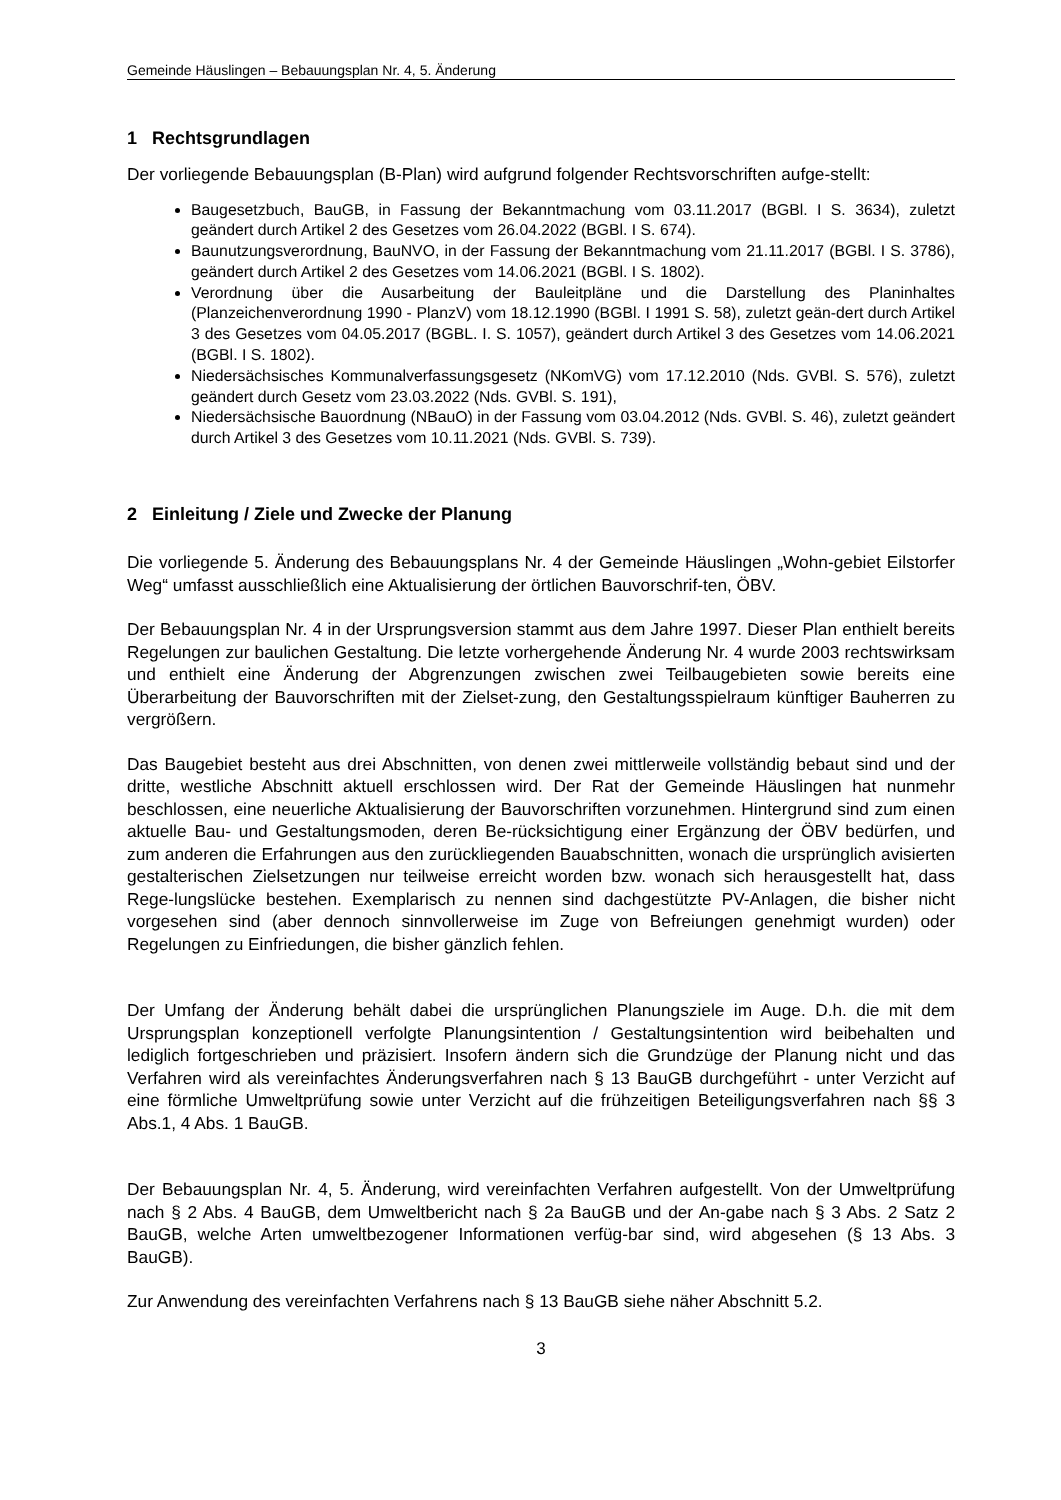Gemeinde Häuslingen – Bebauungsplan Nr. 4, 5. Änderung
1 Rechtsgrundlagen
Der vorliegende Bebauungsplan (B-Plan) wird aufgrund folgender Rechtsvorschriften aufge-stellt:
Baugesetzbuch, BauGB, in Fassung der Bekanntmachung vom 03.11.2017 (BGBl. I S. 3634), zuletzt geändert durch Artikel 2 des Gesetzes vom 26.04.2022 (BGBl. I S. 674).
Baunutzungsverordnung, BauNVO, in der Fassung der Bekanntmachung vom 21.11.2017 (BGBl. I S. 3786), geändert durch Artikel 2 des Gesetzes vom 14.06.2021 (BGBl. I S. 1802).
Verordnung über die Ausarbeitung der Bauleitpläne und die Darstellung des Planinhaltes (Planzeichenverordnung 1990 - PlanzV) vom 18.12.1990 (BGBl. I 1991 S. 58), zuletzt geän-dert durch Artikel 3 des Gesetzes vom 04.05.2017 (BGBL. I. S. 1057), geändert durch Artikel 3 des Gesetzes vom 14.06.2021 (BGBl. I S. 1802).
Niedersächsisches Kommunalverfassungsgesetz (NKomVG) vom 17.12.2010 (Nds. GVBl. S. 576), zuletzt geändert durch Gesetz vom 23.03.2022 (Nds. GVBl. S. 191),
Niedersächsische Bauordnung (NBauO) in der Fassung vom 03.04.2012 (Nds. GVBl. S. 46), zuletzt geändert durch Artikel 3 des Gesetzes vom 10.11.2021 (Nds. GVBl. S. 739).
2 Einleitung / Ziele und Zwecke der Planung
Die vorliegende 5. Änderung des Bebauungsplans Nr. 4 der Gemeinde Häuslingen „Wohn-gebiet Eilstorfer Weg“ umfasst ausschließlich eine Aktualisierung der örtlichen Bauvorschrif-ten, ÖBV.
Der Bebauungsplan Nr. 4 in der Ursprungsversion stammt aus dem Jahre 1997. Dieser Plan enthielt bereits Regelungen zur baulichen Gestaltung. Die letzte vorhergehende Änderung Nr. 4 wurde 2003 rechtswirksam und enthielt eine Änderung der Abgrenzungen zwischen zwei Teilbaugebieten sowie bereits eine Überarbeitung der Bauvorschriften mit der Zielset-zung, den Gestaltungsspielraum künftiger Bauherren zu vergrößern.
Das Baugebiet besteht aus drei Abschnitten, von denen zwei mittlerweile vollständig bebaut sind und der dritte, westliche Abschnitt aktuell erschlossen wird. Der Rat der Gemeinde Häuslingen hat nunmehr beschlossen, eine neuerliche Aktualisierung der Bauvorschriften vorzunehmen. Hintergrund sind zum einen aktuelle Bau- und Gestaltungsmoden, deren Be-rücksichtigung einer Ergänzung der ÖBV bedürfen, und zum anderen die Erfahrungen aus den zurückliegenden Bauabschnitten, wonach die ursprünglich avisierten gestalterischen Zielsetzungen nur teilweise erreicht worden bzw. wonach sich herausgestellt hat, dass Rege-lungslücke bestehen. Exemplarisch zu nennen sind dachgestützte PV-Anlagen, die bisher nicht vorgesehen sind (aber dennoch sinnvollerweise im Zuge von Befreiungen genehmigt wurden) oder Regelungen zu Einfriedungen, die bisher gänzlich fehlen.
Der Umfang der Änderung behält dabei die ursprünglichen Planungsziele im Auge. D.h. die mit dem Ursprungsplan konzeptionell verfolgte Planungsintention / Gestaltungsintention wird beibehalten und lediglich fortgeschrieben und präzisiert. Insofern ändern sich die Grundzüge der Planung nicht und das Verfahren wird als vereinfachtes Änderungsverfahren nach § 13 BauGB durchgeführt - unter Verzicht auf eine förmliche Umweltprüfung sowie unter Verzicht auf die frühzeitigen Beteiligungsverfahren nach §§ 3 Abs.1, 4 Abs. 1 BauGB.
Der Bebauungsplan Nr. 4, 5. Änderung, wird vereinfachten Verfahren aufgestellt. Von der Umweltprüfung nach § 2 Abs. 4 BauGB, dem Umweltbericht nach § 2a BauGB und der An-gabe nach § 3 Abs. 2 Satz 2 BauGB, welche Arten umweltbezogener Informationen verfüg-bar sind, wird abgesehen (§ 13 Abs. 3 BauGB).
Zur Anwendung des vereinfachten Verfahrens nach § 13 BauGB siehe näher Abschnitt 5.2.
3